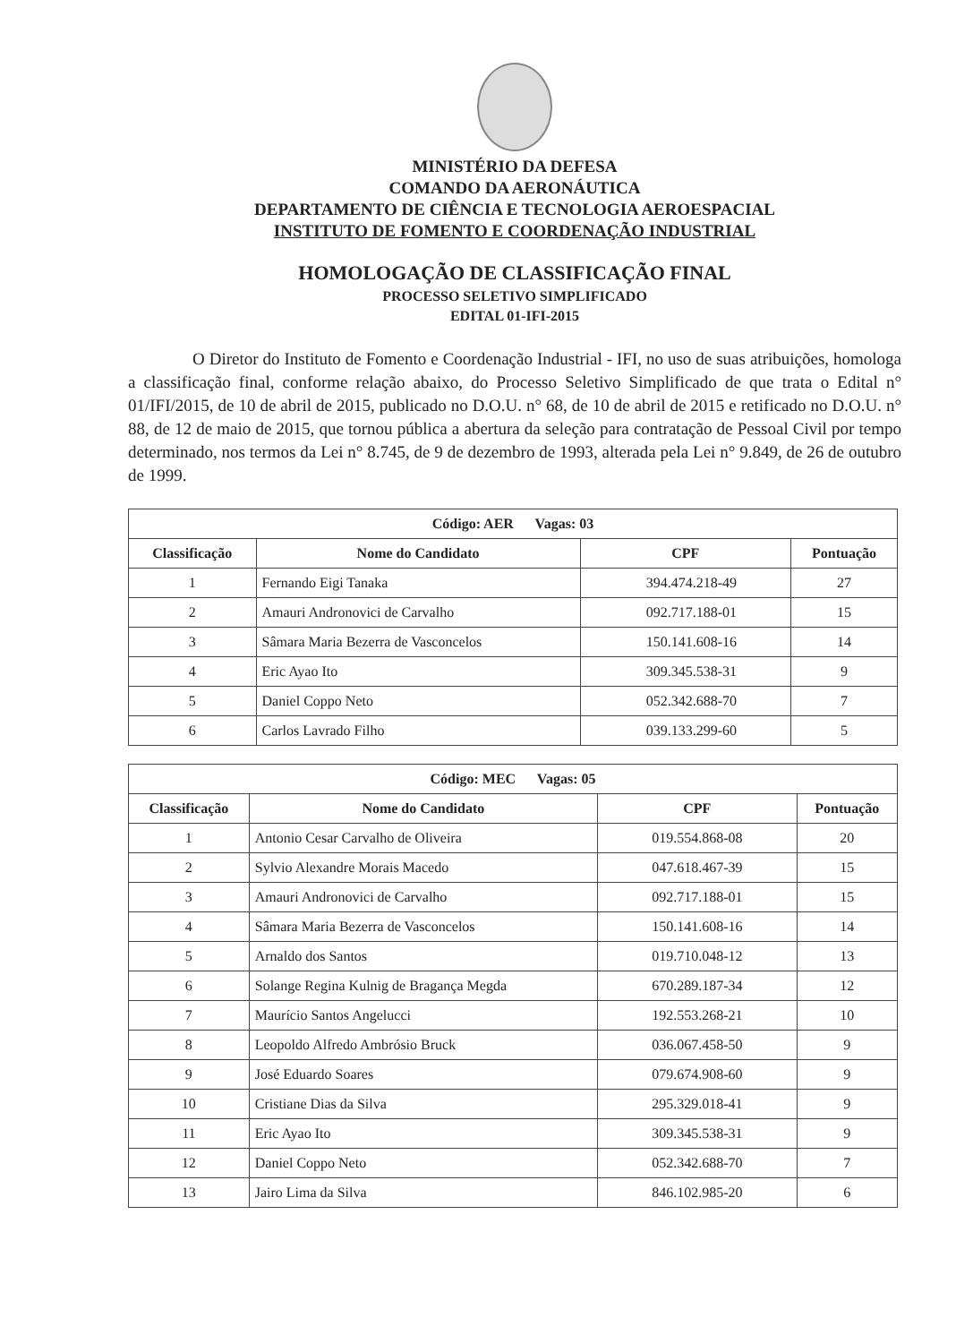MINISTÉRIO DA DEFESA
COMANDO DA AERONÁUTICA
DEPARTAMENTO DE CIÊNCIA E TECNOLOGIA AEROESPACIAL
INSTITUTO DE FOMENTO E COORDENAÇÃO INDUSTRIAL
HOMOLOGAÇÃO DE CLASSIFICAÇÃO FINAL
PROCESSO SELETIVO SIMPLIFICADO
EDITAL 01-IFI-2015
O Diretor do Instituto de Fomento e Coordenação Industrial - IFI, no uso de suas atribuições, homologa a classificação final, conforme relação abaixo, do Processo Seletivo Simplificado de que trata o Edital n° 01/IFI/2015, de 10 de abril de 2015, publicado no D.O.U. n° 68, de 10 de abril de 2015 e retificado no D.O.U. n° 88, de 12 de maio de 2015, que tornou pública a abertura da seleção para contratação de Pessoal Civil por tempo determinado, nos termos da Lei n° 8.745, de 9 de dezembro de 1993, alterada pela Lei n° 9.849, de 26 de outubro de 1999.
| Código: AER Vagas: 03 | | | |
| --- | --- | --- | --- |
| Classificação | Nome do Candidato | CPF | Pontuação |
| 1 | Fernando Eigi Tanaka | 394.474.218-49 | 27 |
| 2 | Amauri Andronovici de Carvalho | 092.717.188-01 | 15 |
| 3 | Sâmara Maria Bezerra de Vasconcelos | 150.141.608-16 | 14 |
| 4 | Eric Ayao Ito | 309.345.538-31 | 9 |
| 5 | Daniel Coppo Neto | 052.342.688-70 | 7 |
| 6 | Carlos Lavrado Filho | 039.133.299-60 | 5 |
| Código: MEC Vagas: 05 | | | |
| --- | --- | --- | --- |
| Classificação | Nome do Candidato | CPF | Pontuação |
| 1 | Antonio Cesar Carvalho de Oliveira | 019.554.868-08 | 20 |
| 2 | Sylvio Alexandre Morais Macedo | 047.618.467-39 | 15 |
| 3 | Amauri Andronovici de Carvalho | 092.717.188-01 | 15 |
| 4 | Sâmara Maria Bezerra de Vasconcelos | 150.141.608-16 | 14 |
| 5 | Arnaldo dos Santos | 019.710.048-12 | 13 |
| 6 | Solange Regina Kulnig de Bragança Megda | 670.289.187-34 | 12 |
| 7 | Maurício Santos Angelucci | 192.553.268-21 | 10 |
| 8 | Leopoldo Alfredo Ambrósio Bruck | 036.067.458-50 | 9 |
| 9 | José Eduardo Soares | 079.674.908-60 | 9 |
| 10 | Cristiane Dias da Silva | 295.329.018-41 | 9 |
| 11 | Eric Ayao Ito | 309.345.538-31 | 9 |
| 12 | Daniel Coppo Neto | 052.342.688-70 | 7 |
| 13 | Jairo Lima da Silva | 846.102.985-20 | 6 |